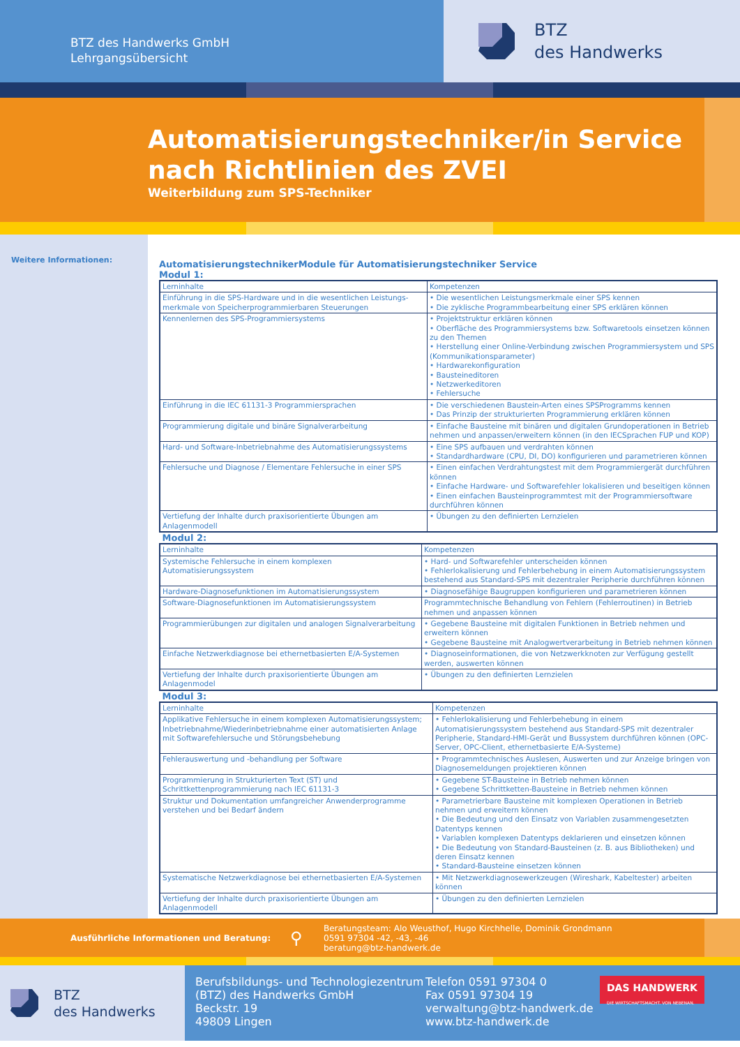BTZ des Handwerks GmbH
Lehrgangsübersicht
BTZ
des Handwerks
Automatisierungstechniker/in Service nach Richtlinien des ZVEI
Weiterbildung zum SPS-Techniker
Weitere Informationen:
AutomatisierungstechnikerModule für Automatisierungstechniker Service
Modul 1:
| Lerninhalte | Kompetenzen |
| Einführung in die SPS-Hardware und in die wesentlichen Leistungs-merkmale von Speicherprogrammierbaren Steuerungen | • Die wesentlichen Leistungsmerkmale einer SPS kennen • Die zyklische Programmbearbeitung einer SPS erklären können |
| Kennenlernen des SPS-Programmiersystems | • Projektstruktur erklären können • Oberfläche des Programmiersystems bzw. Softwaretools einsetzen können zu den Themen • Herstellung einer Online-Verbindung zwischen Programmiersystem und SPS (Kommunikationsparameter) • Hardwarekonfiguration • Bausteineditoren • Netzwerkeditoren • Fehlersuche |
| Einführung in die IEC 61131-3 Programmiersprachen | • Die verschiedenen Baustein-Arten eines SPSProgramms kennen • Das Prinzip der strukturierten Programmierung erklären können |
| Programmierung digitale und binäre Signalverarbeitung | • Einfache Bausteine mit binären und digitalen Grundoperationen in Betrieb nehmen und anpassen/erweitern können (in den IECSprachen FUP und KOP) |
| Hard- und Software-Inbetriebnahme des Automatisierungssystems | • Eine SPS aufbauen und verdrahten können • Standardhardware (CPU, DI, DO) konfigurieren und parametrieren können |
| Fehlersuche und Diagnose / Elementare Fehlersuche in einer SPS | • Einen einfachen Verdrahtungstest mit dem Programmiergerät durchführen können • Einfache Hardware- und Softwarefehler lokalisieren und beseitigen können • Einen einfachen Bausteinprogrammtest mit der Programmiersoftware durchführen können |
| Vertiefung der Inhalte durch praxisorientierte Übungen am Anlagenmodell | • Übungen zu den definierten Lernzielen |
Modul 2:
| Lerninhalte | Kompetenzen |
| Systemische Fehlersuche in einem komplexen Automatisierungssystem | • Hard- und Softwarefehler unterscheiden können • Fehlerlokalisierung und Fehlerbehebung in einem Automatisierungssystem bestehend aus Standard-SPS mit dezentraler Peripherie durchführen können |
| Hardware-Diagnosefunktionen im Automatisierungssystem | • Diagnosefähige Baugruppen konfigurieren und parametrieren können |
| Software-Diagnosefunktionen im Automatisierungssystem | Programmtechnische Behandlung von Fehlern (Fehlerroutinen) in Betrieb nehmen und anpassen können |
| Programmierübungen zur digitalen und analogen Signalverarbeitung | • Gegebene Bausteine mit digitalen Funktionen in Betrieb nehmen und erweitern können • Gegebene Bausteine mit Analogwertverarbeitung in Betrieb nehmen können |
| Einfache Netzwerkdiagnose bei ethernetbasierten E/A-Systemen | • Diagnoseinformationen, die von Netzwerkknoten zur Verfügung gestellt werden, auswerten können |
| Vertiefung der Inhalte durch praxisorientierte Übungen am Anlagenmodel | • Übungen zu den definierten Lernzielen |
Modul 3:
| Lerninhalte | Kompetenzen |
| Applikative Fehlersuche in einem komplexen Automatisierungssystem; Inbetriebnahme/Wiederinbetriebnahme einer automatisierten Anlage mit Softwarefehlersuche und Störungsbehebung | • Fehlerlokalisierung und Fehlerbehebung in einem Automatisierungssystem bestehend aus Standard-SPS mit dezentraler Peripherie, Standard-HMI-Gerät und Bussystem durchführen können (OPC-Server, OPC-Client, ethernetbasierte E/A-Systeme) |
| Fehlerauswertung und -behandlung per Software | • Programmtechnisches Auslesen, Auswerten und zur Anzeige bringen von Diagnosemeldungen projektieren können |
| Programmierung in Strukturierten Text (ST) und Schrittkettenprogrammierung nach IEC 61131-3 | • Gegebene ST-Bausteine in Betrieb nehmen können • Gegebene Schrittketten-Bausteine in Betrieb nehmen können |
| Struktur und Dokumentation umfangreicher Anwenderprogramme verstehen und bei Bedarf ändern | • Parametrierbare Bausteine mit komplexen Operationen in Betrieb nehmen und erweitern können • Die Bedeutung und den Einsatz von Variablen zusammengesetzten Datentyps kennen • Variablen komplexen Datentyps deklarieren und einsetzen können • Die Bedeutung von Standard-Bausteinen (z. B. aus Bibliotheken) und deren Einsatz kennen • Standard-Bausteine einsetzen können |
| Systematische Netzwerkdiagnose bei ethernetbasierten E/A-Systemen | • Mit Netzwerkdiagnosewerkzeugen (Wireshark, Kabeltester) arbeiten können |
| Vertiefung der Inhalte durch praxisorientierte Übungen am Anlagenmodell | • Übungen zu den definierten Lernzielen |
Ausführliche Informationen und Beratung: ⚲
Beratungsteam: Alo Weusthof, Hugo Kirchhelle, Dominik Grondmann
0591 97304 -42, -43, -46
beratung@btz-handwerk.de
BTZ
des Handwerks
Berufsbildungs- und Technologiezentrum (BTZ) des Handwerks GmbH
Beckstr. 19
49809 Lingen
Telefon 0591 97304 0
Fax 0591 97304 19
verwaltung@btz-handwerk.de
www.btz-handwerk.de
DAS HANDWERK
DIE WIRTSCHAFTSMACHT. VON NEBENAN.